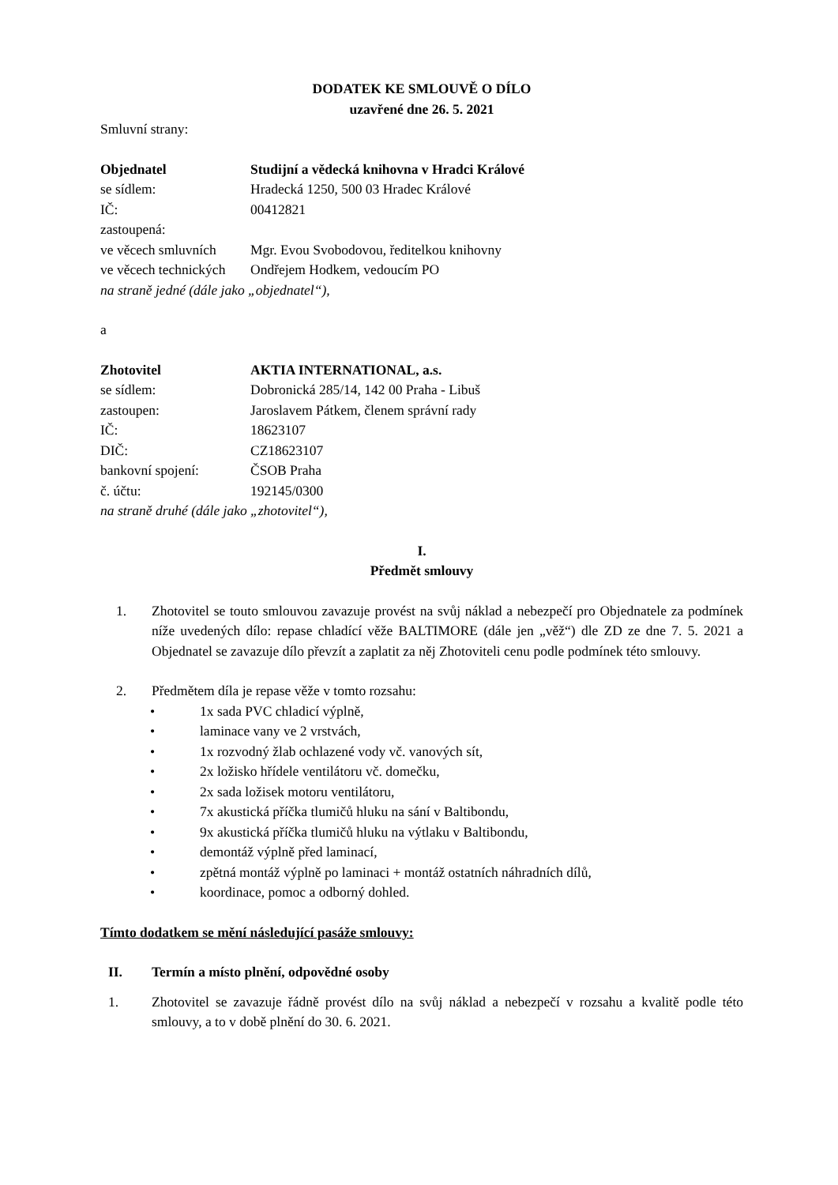DODATEK KE SMLOUVĚ O DÍLO
uzavřené dne 26. 5. 2021
Smluvní strany:
Objednatel Studijní a vědecká knihovna v Hradci Králové
se sídlem: Hradecká 1250, 500 03 Hradec Králové
IČ: 00412821
zastoupená:
ve věcech smluvních Mgr. Evou Svobodovou, ředitelkou knihovny
ve věcech technických Ondřejem Hodkem, vedoucím PO
na straně jedné (dále jako „objednatel“),
a
Zhotovitel AKTIA INTERNATIONAL, a.s.
se sídlem: Dobronická 285/14, 142 00 Praha - Libuš
zastoupen: Jaroslavem Pátkem, členem správní rady
IČ: 18623107
DIČ: CZ18623107
bankovní spojení: ČSOB Praha
č. účtu: 192145/0300
na straně druhé (dále jako „zhotovitel“),
I.
Předmět smlouvy
1. Zhotovitel se touto smlouvou zavazuje provést na svůj náklad a nebezpečí pro Objednatele za podmínek níže uvedených dílo: repase chladící věže BALTIMORE (dále jen „věž“) dle ZD ze dne 7. 5. 2021 a Objednatel se zavazuje dílo převzít a zaplatit za něj Zhotoviteli cenu podle podmínek této smlouvy.
2. Předmětem díla je repase věže v tomto rozsahu:
• 1x sada PVC chladicí výplně,
• laminace vany ve 2 vrstvách,
• 1x rozvodný žlab ochlazené vody vč. vanových sít,
• 2x ložisko hřídele ventilátoru vč. domečku,
• 2x sada ložisek motoru ventilátoru,
• 7x akustická příčka tlumičů hluku na sání v Baltibondu,
• 9x akustická příčka tlumičů hluku na výtlaku v Baltibondu,
• demontáž výplně před laminací,
• zpětná montáž výplně po laminaci + montáž ostatních náhradních dílů,
• koordinace, pomoc a odborný dohled.
Tímto dodatkem se mění následující pasáže smlouvy:
II. Termín a místo plnění, odpovědné osoby
1. Zhotovitel se zavazuje řádně provést dílo na svůj náklad a nebezpečí v rozsahu a kvalitě podle této smlouvy, a to v době plnění do 30. 6. 2021.